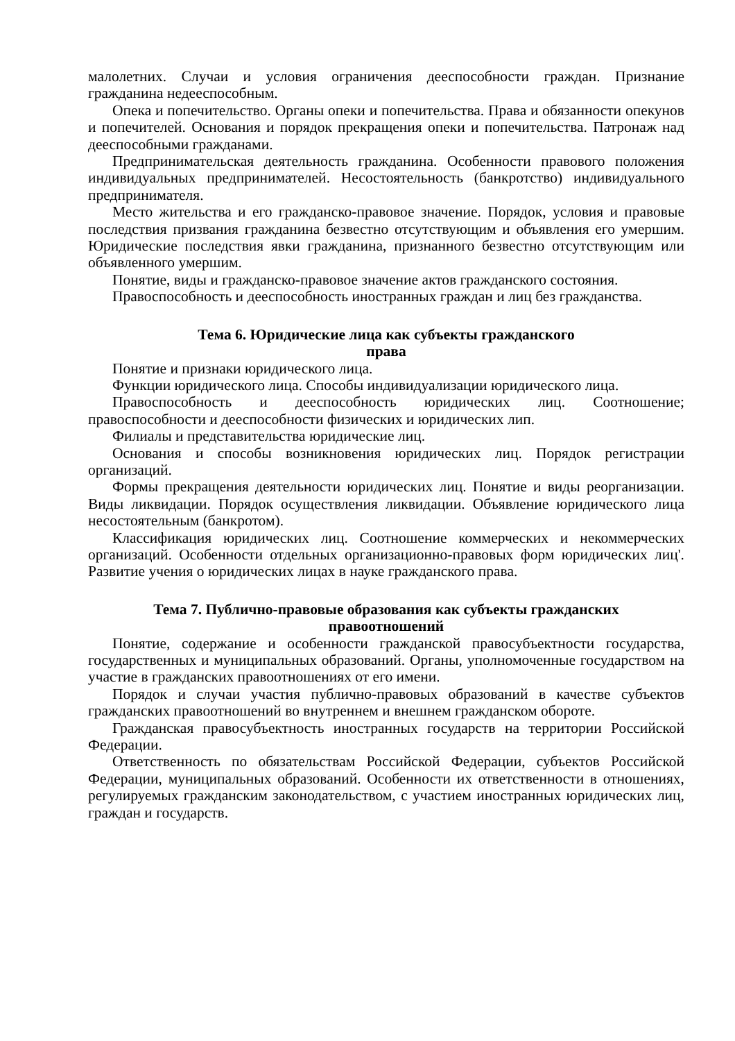малолетних. Случаи и условия ограничения дееспособности граждан. Признание гражданина недееспособным.
Опека и попечительство. Органы опеки и попечительства. Права и обязанности опекунов и попечителей. Основания и порядок прекращения опеки и попечительства. Патронаж над дееспособными гражданами.
Предпринимательская деятельность гражданина. Особенности правового положения индивидуальных предпринимателей. Несостоятельность (банкротство) индивидуального предпринимателя.
Место жительства и его гражданско-правовое значение. Порядок, условия и правовые последствия призвания гражданина безвестно отсутствующим и объявления его умершим. Юридические последствия явки гражданина, признанного безвестно отсутствующим или объявленного умершим.
Понятие, виды и гражданско-правовое значение актов гражданского состояния.
Правоспособность и дееспособность иностранных граждан и лиц без гражданства.
Тема 6. Юридические лица как субъекты гражданского
права
Понятие и признаки юридического лица.
Функции юридического лица. Способы индивидуализации юридического лица.
Правоспособность и дееспособность юридических лиц. Соотношение; правоспособности и дееспособности физических и юридических лип.
Филиалы и представительства юридические лиц.
Основания и способы возникновения юридических лиц. Порядок регистрации организаций.
Формы прекращения деятельности юридических лиц. Понятие и виды реорганизации. Виды ликвидации. Порядок осуществления ликвидации. Объявление юридического лица несостоятельным (банкротом).
Классификация юридических лиц. Соотношение коммерческих и некоммерческих организаций. Особенности отдельных организационно-правовых форм юридических лиц'. Развитие учения о юридических лицах в науке гражданского права.
Тема 7. Публично-правовые образования как субъекты гражданских
правоотношений
Понятие, содержание и особенности гражданской правосубъектности государства, государственных и муниципальных образований. Органы, уполномоченные государством на участие в гражданских правоотношениях от его имени.
Порядок и случаи участия публично-правовых образований в качестве субъектов гражданских правоотношений во внутреннем и внешнем гражданском обороте.
Гражданская правосубъектность иностранных государств на территории Российской Федерации.
Ответственность по обязательствам Российской Федерации, субъектов Российской Федерации, муниципальных образований. Особенности их ответственности в отношениях, регулируемых гражданским законодательством, с участием иностранных юридических лиц, граждан и государств.